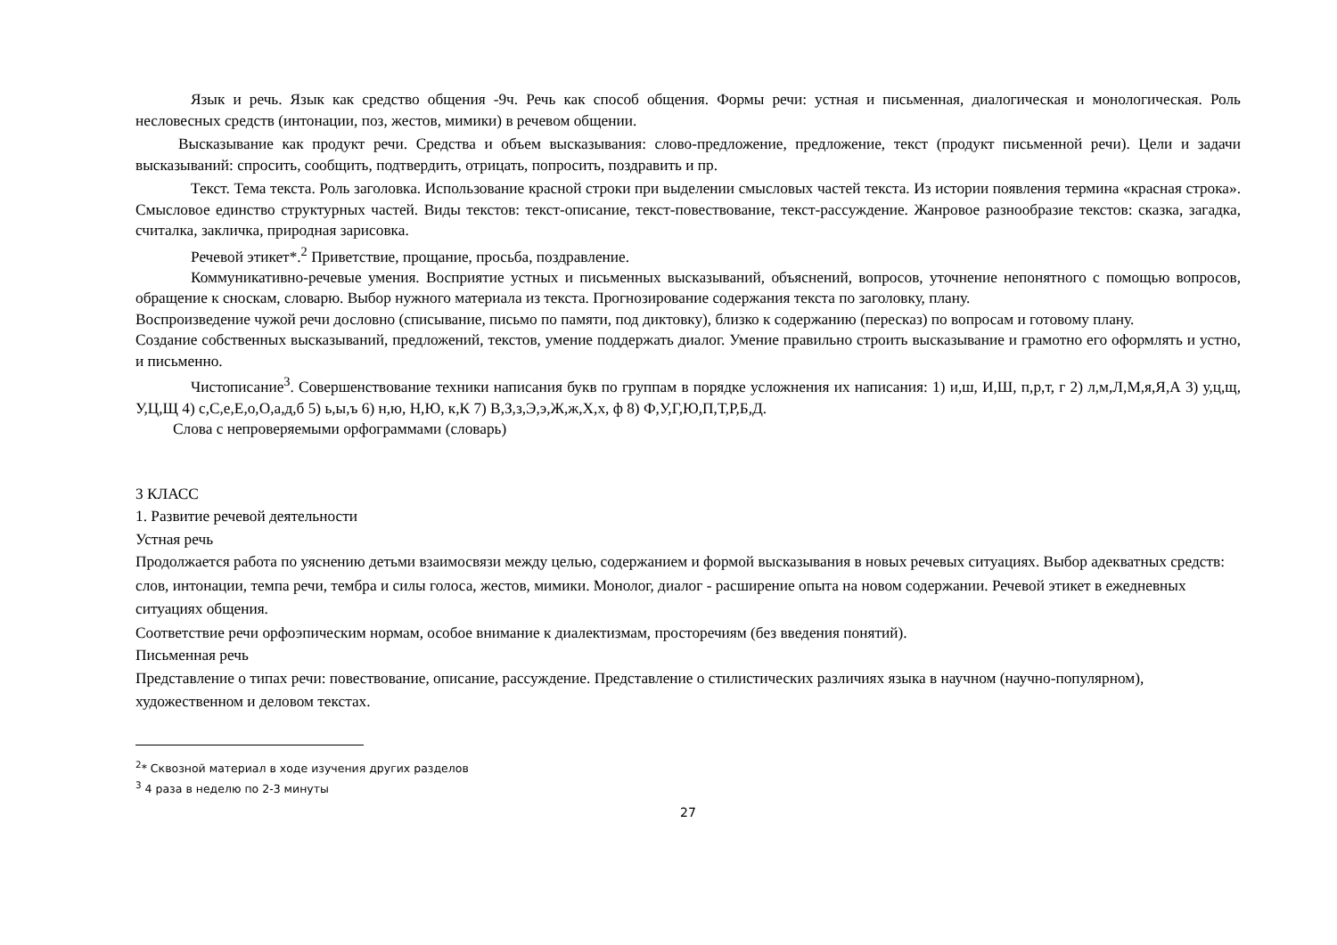Язык и речь. Язык как средство общения -9ч. Речь как способ общения. Формы речи: устная и письменная, диалогическая и монологическая. Роль несловесных средств (интонации, поз, жестов, мимики) в речевом общении.
Высказывание как продукт речи. Средства и объем высказывания: слово-предложение, предложение, текст (продукт письменной речи). Цели и задачи высказываний: спросить, сообщить, подтвердить, отрицать, попросить, поздравить и пр.
Текст. Тема текста. Роль заголовка. Использование красной строки при выделении смысловых частей текста. Из истории появления термина «красная строка». Смысловое единство структурных частей. Виды текстов: текст-описание, текст-повествование, текст-рассуждение. Жанровое разнообразие текстов: сказка, загадка, считалка, закличка, природная зарисовка.
Речевой этикет*.<sup>2</sup> Приветствие, прощание, просьба, поздравление.
Коммуникативно-речевые умения. Восприятие устных и письменных высказываний, объяснений, вопросов, уточнение непонятного с помощью вопросов, обращение к сноскам, словарю. Выбор нужного материала из текста. Прогнозирование содержания текста по заголовку, плану.
Воспроизведение чужой речи дословно (списывание, письмо по памяти, под диктовку), близко к содержанию (пересказ) по вопросам и готовому плану.
Создание собственных высказываний, предложений, текстов, умение поддержать диалог. Умение правильно строить высказывание и грамотно его оформлять и устно, и письменно.
Чистописание<sup>3</sup>. Совершенствование техники написания букв по группам в порядке усложнения их написания: 1) и,ш, И,Ш, п,р,т, г 2) л,м,Л,М,я,Я,А 3) у,ц,щ, У,Ц,Щ 4) с,С,е,Е,о,О,а,д,б 5) ь,ы,ъ 6) н,ю, Н,Ю, к,К 7) В,З,з,Э,э,Ж,ж,Х,х, ф 8) Ф,У,Г,Ю,П,Т,Р,Б,Д.
Слова с непроверяемыми орфограммами (словарь)
3 КЛАСС
1. Развитие речевой деятельности
Устная речь
Продолжается работа по уяснению детьми взаимосвязи между целью, содержанием и формой высказывания в новых речевых ситуациях. Выбор адекватных средств: слов, интонации, темпа речи, тембра и силы голоса, жестов, мимики. Монолог, диалог - расширение опыта на новом содержании. Речевой этикет в ежедневных ситуациях общения.
Соответствие речи орфоэпическим нормам, особое внимание к диалектизмам, просторечиям (без введения понятий).
Письменная речь
Представление о типах речи: повествование, описание, рассуждение. Представление о стилистических различиях языка в научном (научно-популярном), художественном и деловом текстах.
<sup>2</sup>* Сквозной материал в ходе изучения других разделов
<sup>3</sup> 4 раза в неделю по 2-3 минуты
27